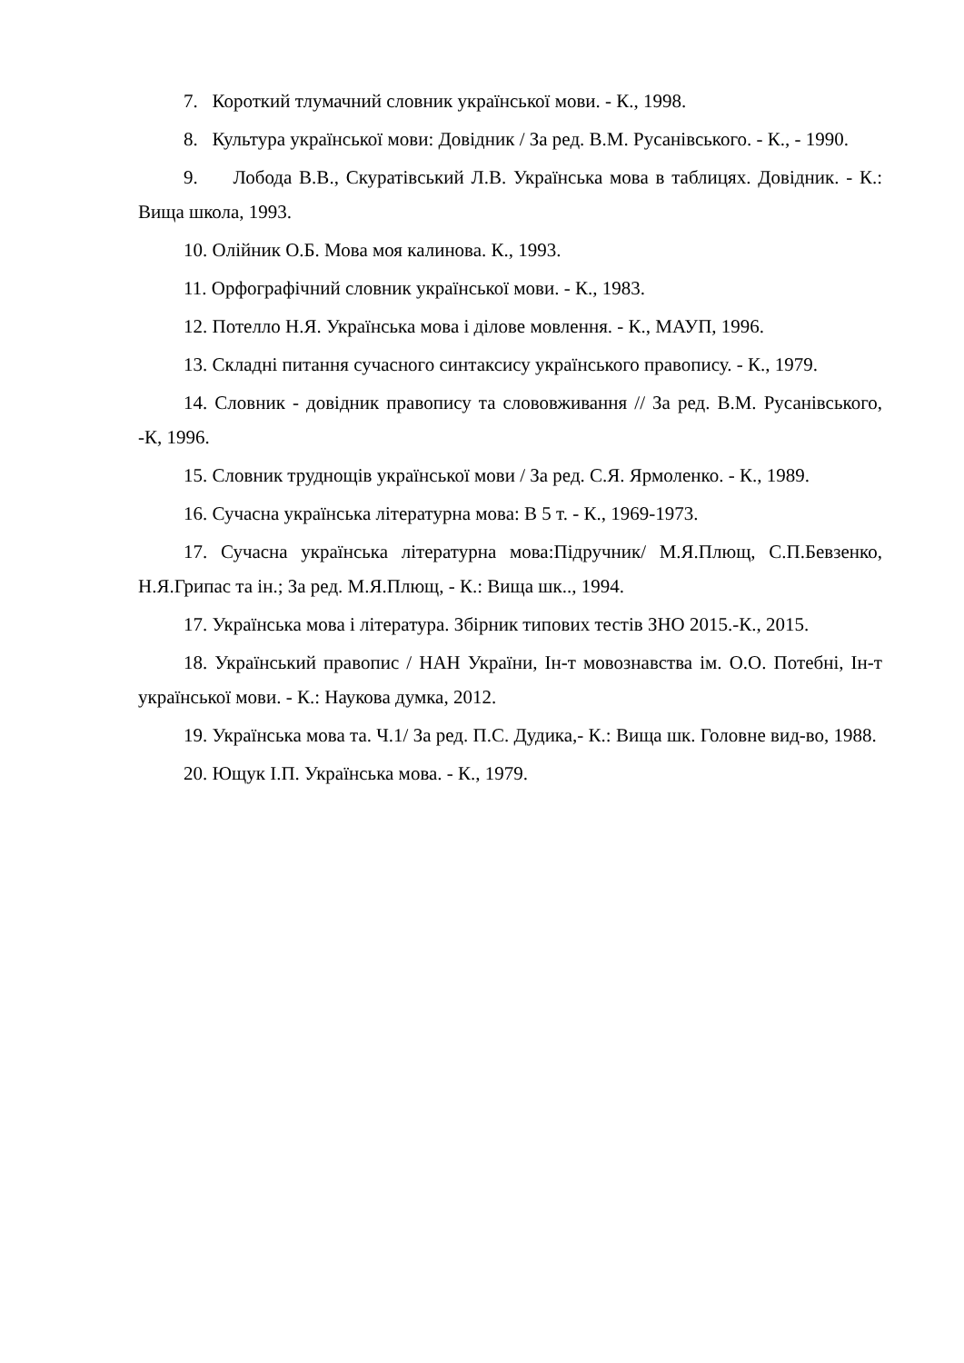7. Короткий тлумачний словник української мови. - К., 1998.
8. Культура української мови: Довідник / За ред. В.М. Русанівського. - К., - 1990.
9. Лобода В.В., Скуратівський Л.В. Українська мова в таблицях. Довідник. - К.: Вища школа, 1993.
10. Олійник О.Б. Мова моя калинова. К., 1993.
11. Орфографічний словник української мови. - К., 1983.
12. Потелло Н.Я. Українська мова і ділове мовлення. - К., МАУП, 1996.
13. Складні питання сучасного синтаксису українського правопису. - К., 1979.
14. Словник - довідник правопису та слововживання // За ред. В.М. Русанівського, -К, 1996.
15. Словник труднощів української мови / За ред. С.Я. Ярмоленко. - К., 1989.
16. Сучасна українська літературна мова: В 5 т. - К., 1969-1973.
17. Сучасна українська літературна мова:Підручник/ М.Я.Плющ, С.П.Бевзенко, Н.Я.Грипас та ін.; За ред. М.Я.Плющ, - К.: Вища шк.., 1994.
17. Українська мова і література. Збірник типових тестів ЗНО 2015.-К., 2015.
18. Український правопис / НАН України, Ін-т мовознавства ім. О.О. Потебні, Ін-т української мови. - К.: Наукова думка, 2012.
19. Українська мова та. Ч.1/ За ред. П.С. Дудика,- К.: Вища шк. Головне вид-во, 1988.
20. Ющук І.П. Українська мова. - К., 1979.